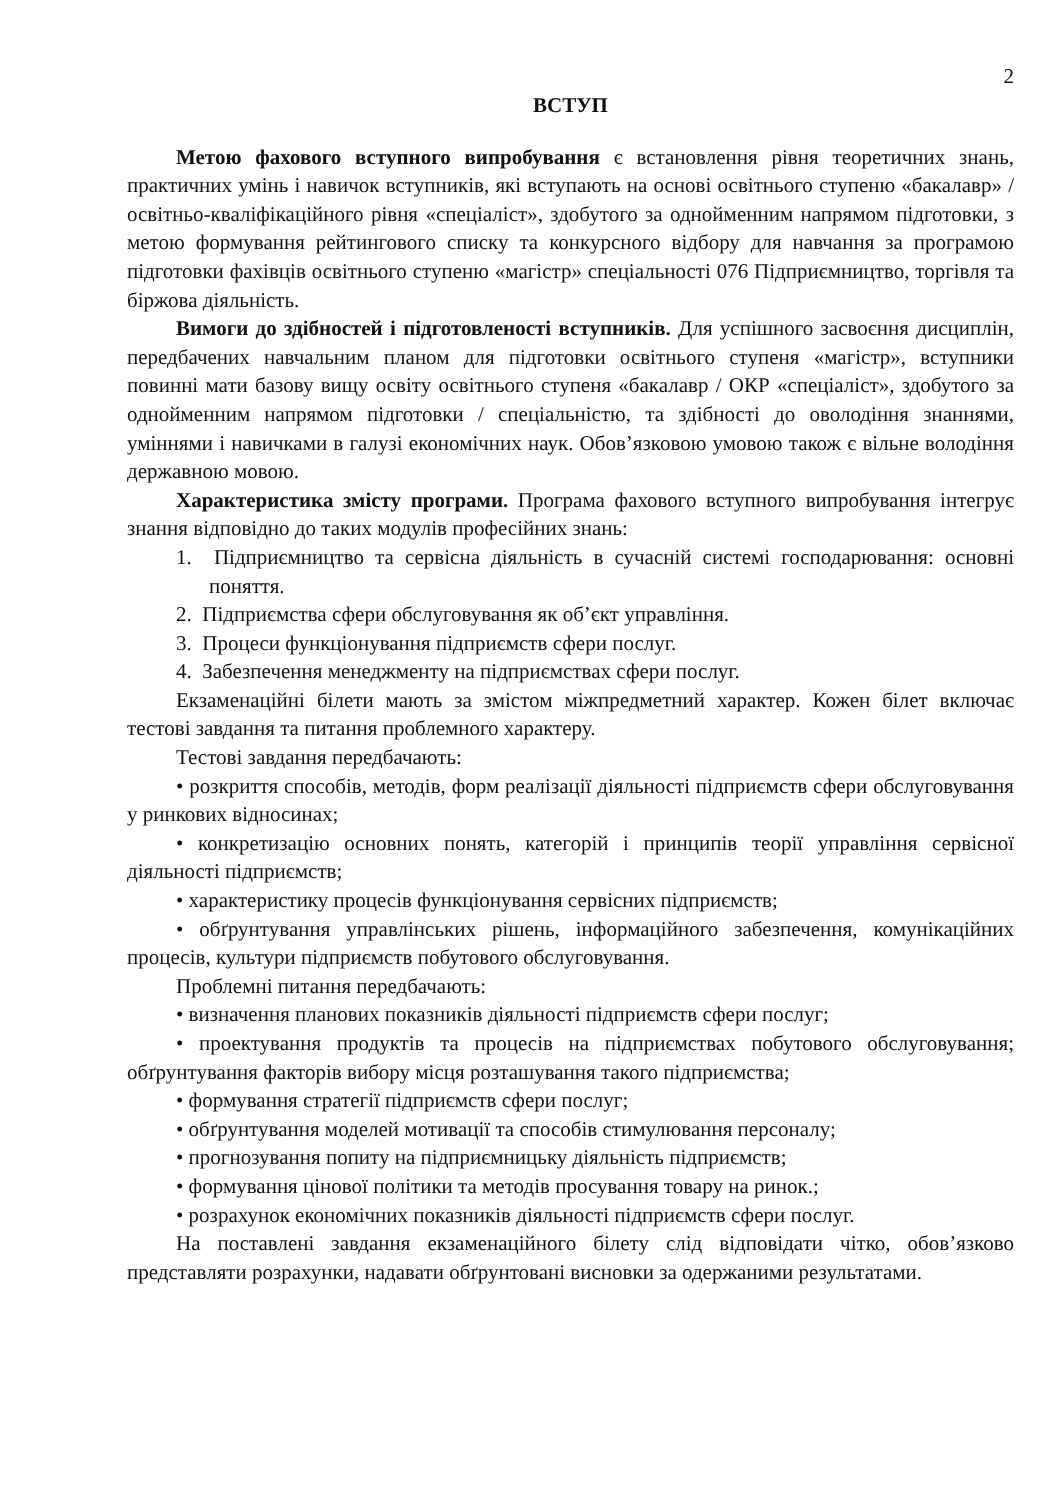2
ВСТУП
Метою фахового вступного випробування є встановлення рівня теоретичних знань, практичних умінь і навичок вступників, які вступають на основі освітнього ступеню «бакалавр» / освітньо-кваліфікаційного рівня «спеціаліст», здобутого за однойменним напрямом підготовки, з метою формування рейтингового списку та конкурсного відбору для навчання за програмою підготовки фахівців освітнього ступеню «магістр» спеціальності 076 Підприємництво, торгівля та біржова діяльність.
Вимоги до здібностей і підготовленості вступників. Для успішного засвоєння дисциплін, передбачених навчальним планом для підготовки освітнього ступеня «магістр», вступники повинні мати базову вищу освіту освітнього ступеня «бакалавр / ОКР «спеціаліст», здобутого за однойменним напрямом підготовки / спеціальністю, та здібності до оволодіння знаннями, уміннями і навичками в галузі економічних наук. Обов’язковою умовою також є вільне володіння державною мовою.
Характеристика змісту програми. Програма фахового вступного випробування інтегрує знання відповідно до таких модулів професійних знань:
1. Підприємництво та сервісна діяльність в сучасній системі господарювання: основні поняття.
2. Підприємства сфери обслуговування як об’єкт управління.
3. Процеси функціонування підприємств сфери послуг.
4. Забезпечення менеджменту на підприємствах сфери послуг.
Екзаменаційні білети мають за змістом міжпредметний характер. Кожен білет включає тестові завдання та питання проблемного характеру.
Тестові завдання передбачають:
• розкриття способів, методів, форм реалізації діяльності підприємств сфери обслуговування у ринкових відносинах;
• конкретизацію основних понять, категорій і принципів теорії управління сервісної діяльності підприємств;
• характеристику процесів функціонування сервісних підприємств;
• обґрунтування управлінських рішень, інформаційного забезпечення, комунікаційних процесів, культури підприємств побутового обслуговування.
Проблемні питання передбачають:
• визначення планових показників діяльності підприємств сфери послуг;
• проектування продуктів та процесів на підприємствах побутового обслуговування; обґрунтування факторів вибору місця розташування такого підприємства;
• формування стратегії підприємств сфери послуг;
• обґрунтування моделей мотивації та способів стимулювання персоналу;
• прогнозування попиту на підприємницьку діяльність підприємств;
• формування цінової політики та методів просування товару на ринок.;
• розрахунок економічних показників діяльності підприємств сфери послуг.
На поставлені завдання екзаменаційного білету слід відповідати чітко, обов’язково представляти розрахунки, надавати обґрунтовані висновки за одержаними результатами.